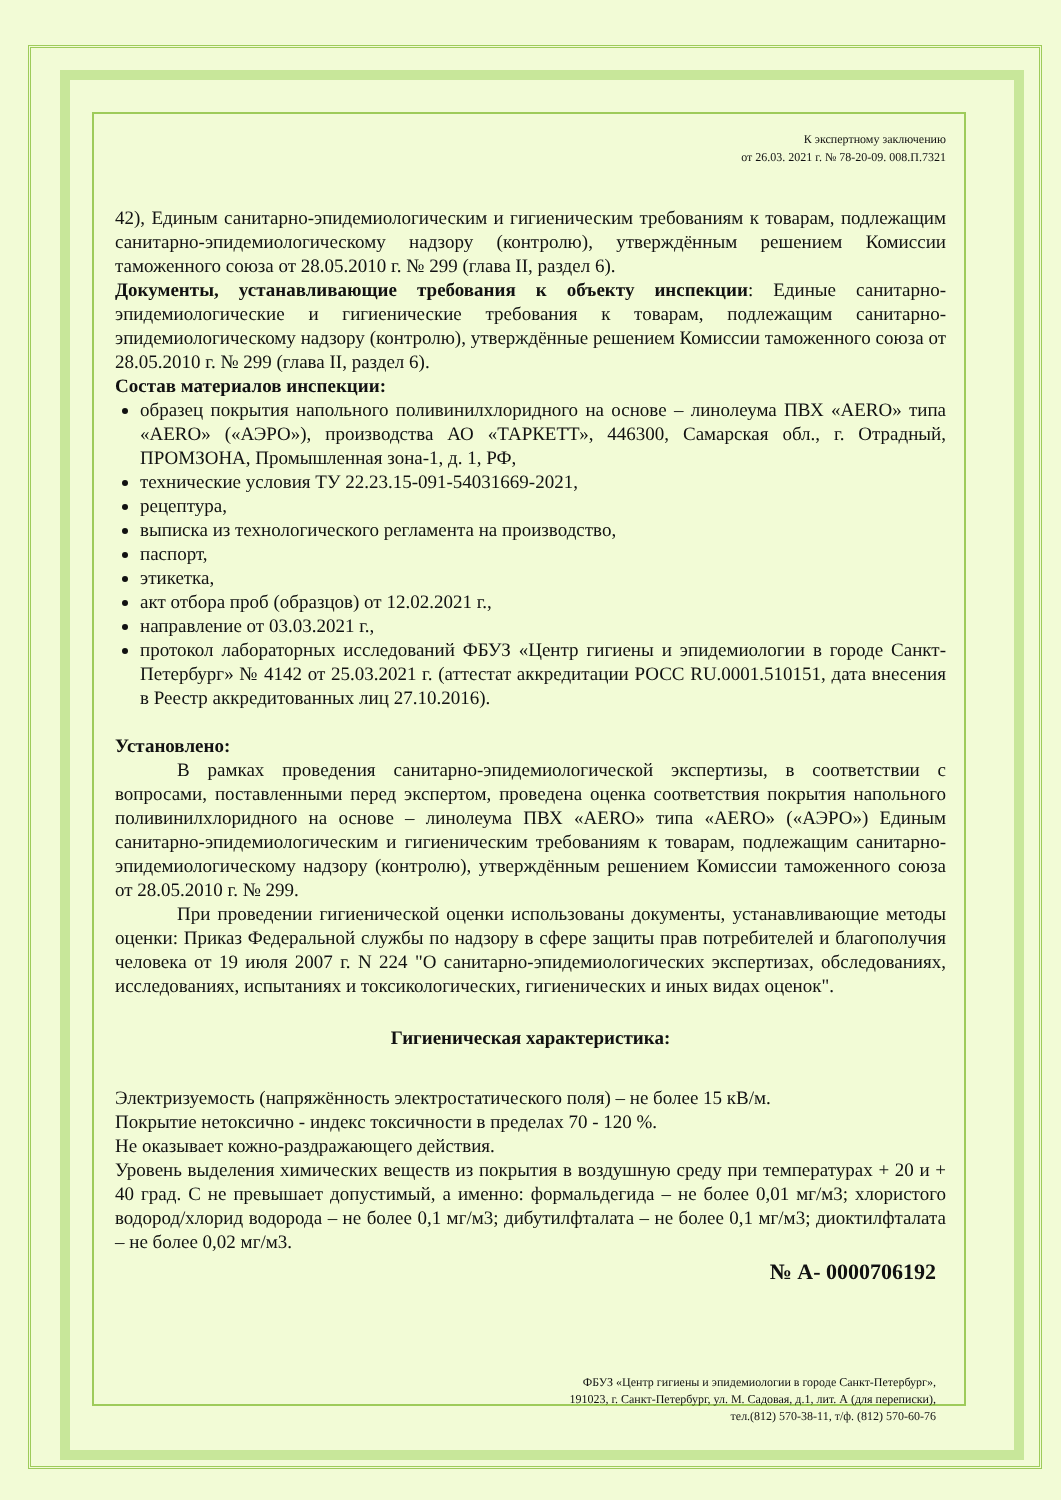К экспертному заключению
от 26.03. 2021 г. № 78-20-09. 008.П.7321
42), Единым санитарно-эпидемиологическим и гигиеническим требованиям к товарам, подлежащим санитарно-эпидемиологическому надзору (контролю), утверждённым решением Комиссии таможенного союза от 28.05.2010 г. № 299 (глава II, раздел 6).
Документы, устанавливающие требования к объекту инспекции: Единые санитарно-эпидемиологические и гигиенические требования к товарам, подлежащим санитарно-эпидемиологическому надзору (контролю), утверждённые решением Комиссии таможенного союза от 28.05.2010 г. № 299 (глава II, раздел 6).
Состав материалов инспекции:
образец покрытия напольного поливинилхлоридного на основе – линолеума ПВХ «AERO» типа «AERO» («АЭРО»), производства АО «ТАРКЕТТ», 446300, Самарская обл., г. Отрадный, ПРОМЗОНА, Промышленная зона-1, д. 1, РФ,
технические условия ТУ 22.23.15-091-54031669-2021,
рецептура,
выписка из технологического регламента на производство,
паспорт,
этикетка,
акт отбора проб (образцов) от 12.02.2021 г.,
направление от 03.03.2021 г.,
протокол лабораторных исследований ФБУЗ «Центр гигиены и эпидемиологии в городе Санкт-Петербург» № 4142 от 25.03.2021 г. (аттестат аккредитации РОСС RU.0001.510151, дата внесения в Реестр аккредитованных лиц 27.10.2016).
Установлено:
В рамках проведения санитарно-эпидемиологической экспертизы, в соответствии с вопросами, поставленными перед экспертом, проведена оценка соответствия покрытия напольного поливинилхлоридного на основе – линолеума ПВХ «AERO» типа «AERO» («АЭРО») Единым санитарно-эпидемиологическим и гигиеническим требованиям к товарам, подлежащим санитарно-эпидемиологическому надзору (контролю), утверждённым решением Комиссии таможенного союза от 28.05.2010 г. № 299.
При проведении гигиенической оценки использованы документы, устанавливающие методы оценки: Приказ Федеральной службы по надзору в сфере защиты прав потребителей и благополучия человека от 19 июля 2007 г. N 224 "О санитарно-эпидемиологических экспертизах, обследованиях, исследованиях, испытаниях и токсикологических, гигиенических и иных видах оценок".
Гигиеническая характеристика:
Электризуемость (напряжённость электростатического поля) – не более 15 кВ/м.
Покрытие нетоксично - индекс токсичности в пределах 70 - 120 %.
Не оказывает кожно-раздражающего действия.
Уровень выделения химических веществ из покрытия в воздушную среду при температурах + 20 и + 40 град. С не превышает допустимый, а именно: формальдегида – не более 0,01 мг/м3; хлористого водород/хлорид водорода – не более 0,1 мг/м3; дибутилфталата – не более 0,1 мг/м3; диоктилфталата – не более 0,02 мг/м3.
№ А- 0000706192
ФБУЗ «Центр гигиены и эпидемиологии в городе Санкт-Петербург»,
191023, г. Санкт-Петербург, ул. М. Садовая, д.1, лит. А (для переписки),
тел.(812) 570-38-11, т/ф. (812) 570-60-76